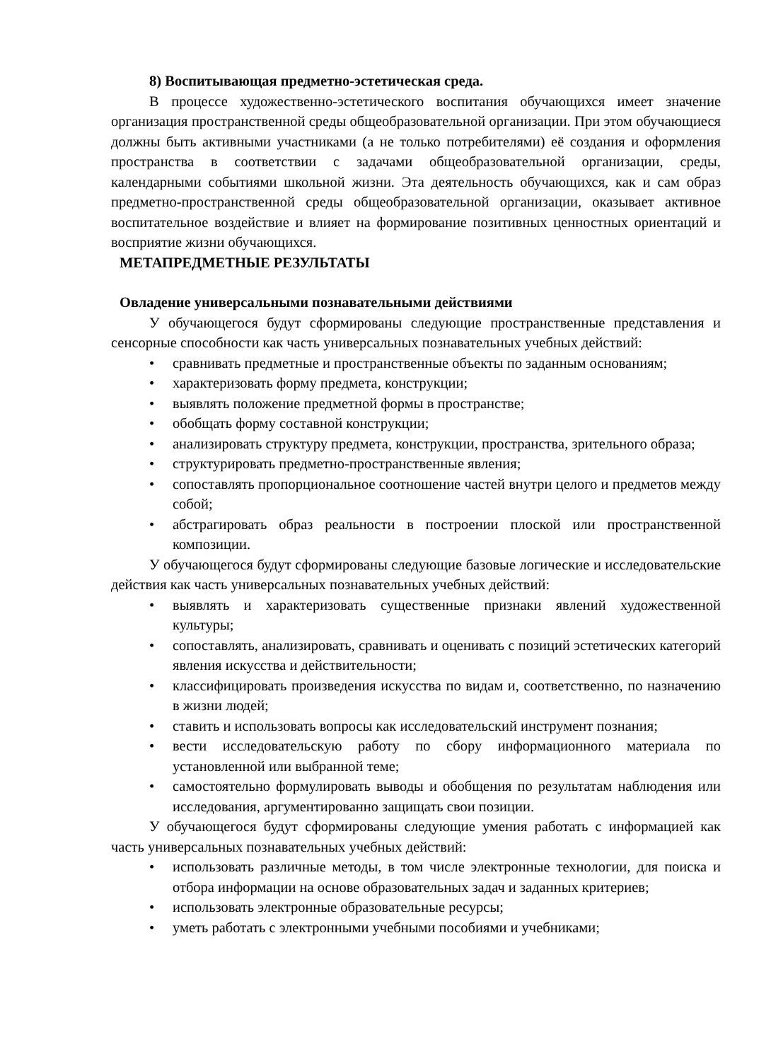8) Воспитывающая предметно-эстетическая среда.
В процессе художественно-эстетического воспитания обучающихся имеет значение организация пространственной среды общеобразовательной организации. При этом обучающиеся должны быть активными участниками (а не только потребителями) её создания и оформления пространства в соответствии с задачами общеобразовательной организации, среды, календарными событиями школьной жизни. Эта деятельность обучающихся, как и сам образ предметно-пространственной среды общеобразовательной организации, оказывает активное воспитательное воздействие и влияет на формирование позитивных ценностных ориентаций и восприятие жизни обучающихся.
МЕТАПРЕДМЕТНЫЕ РЕЗУЛЬТАТЫ
Овладение универсальными познавательными действиями
У обучающегося будут сформированы следующие пространственные представления и сенсорные способности как часть универсальных познавательных учебных действий:
• сравнивать предметные и пространственные объекты по заданным основаниям;
• характеризовать форму предмета, конструкции;
• выявлять положение предметной формы в пространстве;
• обобщать форму составной конструкции;
• анализировать структуру предмета, конструкции, пространства, зрительного образа;
• структурировать предметно-пространственные явления;
• сопоставлять пропорциональное соотношение частей внутри целого и предметов между собой;
• абстрагировать образ реальности в построении плоской или пространственной композиции.
У обучающегося будут сформированы следующие базовые логические и исследовательские действия как часть универсальных познавательных учебных действий:
• выявлять и характеризовать существенные признаки явлений художественной культуры;
• сопоставлять, анализировать, сравнивать и оценивать с позиций эстетических категорий явления искусства и действительности;
• классифицировать произведения искусства по видам и, соответственно, по назначению в жизни людей;
• ставить и использовать вопросы как исследовательский инструмент познания;
• вести исследовательскую работу по сбору информационного материала по установленной или выбранной теме;
• самостоятельно формулировать выводы и обобщения по результатам наблюдения или исследования, аргументированно защищать свои позиции.
У обучающегося будут сформированы следующие умения работать с информацией как часть универсальных познавательных учебных действий:
• использовать различные методы, в том числе электронные технологии, для поиска и отбора информации на основе образовательных задач и заданных критериев;
• использовать электронные образовательные ресурсы;
• уметь работать с электронными учебными пособиями и учебниками;